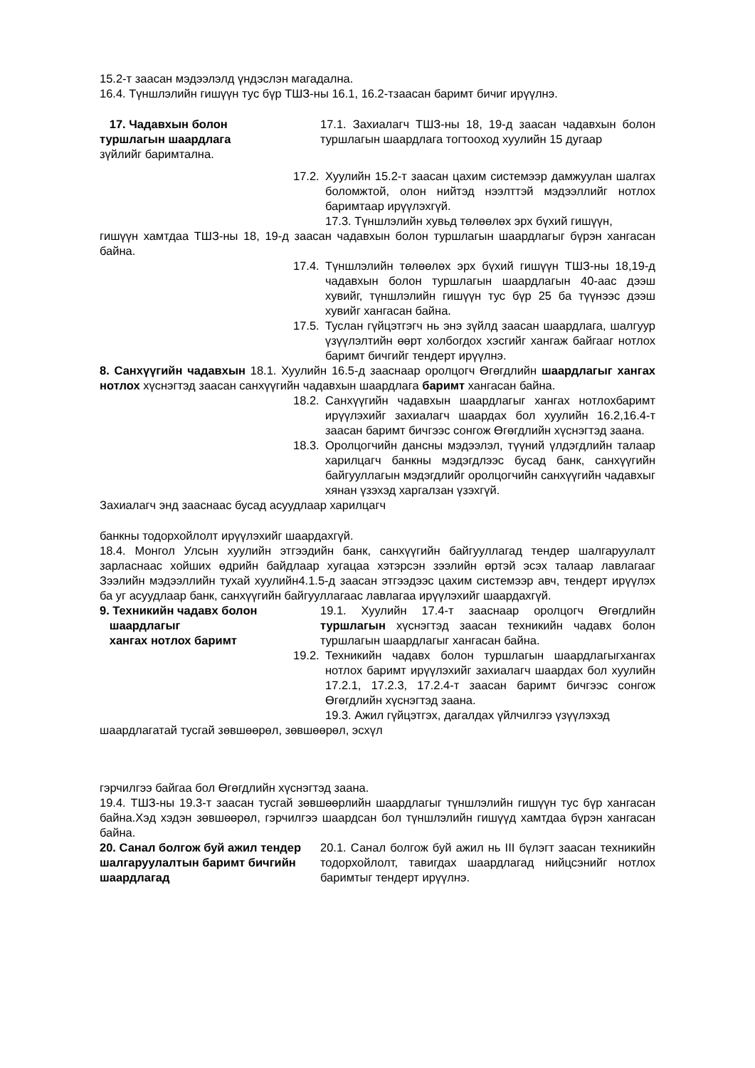15.2-т заасан мэдээлэлд үндэслэн магадална.
16.4. Түншлэлийн гишүүн тус бүр ТШЗ-ны 16.1, 16.2-тзаасан баримт бичиг ирүүлнэ.
17. Чадавхын болон
туршлагын шаардлага
17.1. Захиалагч ТШЗ-ны 18, 19-д заасан чадавхын болон туршлагын шаардлага тогтооход хуулийн 15 дугаар
зүйлийг баримтална.
17.2.
Хуулийн 15.2-т заасан цахим системээр дамжуулан шалгах боломжтой, олон нийтэд нээлттэй мэдээллийг нотлох баримтаар ирүүлэхгүй.
17.3. Түншлэлийн хувьд төлөөлөх эрх бүхий гишүүн,
гишүүн хамтдаа ТШЗ-ны 18, 19-д заасан чадавхын болон туршлагын шаардлагыг бүрэн хангасан байна.
17.4.
Түншлэлийн төлөөлөх эрх бүхий гишүүн ТШЗ-ны 18,19-д чадавхын болон туршлагын шаардлагын 40-аас дээш хувийг, түншлэлийн гишүүн тус бүр 25 ба түүнээс дээш хувийг хангасан байна.
17.5.
Туслан гүйцэтгэгч нь энэ зүйлд заасан шаардлага, шалгуур үзүүлэлтийн өөрт холбогдох хэсгийг хангаж байгааг нотлох баримт бичгийг тендерт ирүүлнэ.
8. Санхүүгийн чадавхын 18.1. Хуулийн 16.5-д зааснаар оролцогч Өгөгдлийн шаардлагыг хангах нотлох хүснэгтэд заасан санхүүгийн чадавхын шаардлага баримт хангасан байна.
18.2.
Санхүүгийн чадавхын шаардлагыг хангах нотлохбаримт ирүүлэхийг захиалагч шаардах бол хуулийн 16.2,16.4-т заасан баримт бичгээс сонгож Өгөгдлийн хүснэгтэд заана.
18.3.
Оролцогчийн дансны мэдээлэл, түүний үлдэгдлийн талаар харилцагч банкны мэдэгдлээс бусад банк, санхүүгийн байгууллагын мэдэгдлийг оролцогчийн санхүүгийн чадавхыг хянан үзэхэд харгалзан үзэхгүй.
Захиалагч энд зааснаас бусад асуудлаар харилцагч
банкны тодорхойлолт ирүүлэхийг шаардахгүй.
18.4. Монгол Улсын хуулийн этгээдийн банк, санхүүгийн байгууллагад тендер шалгаруулалт зарласнаас хойших өдрийн байдлаар хугацаа хэтэрсэн зээлийн өртэй эсэх талаар лавлагааг Зээлийн мэдээллийн тухай хуулийн4.1.5-д заасан этгээдээс цахим системээр авч, тендерт ирүүлэх ба уг асуудлаар банк, санхүүгийн байгууллагаас лавлагаа ирүүлэхийг шаардахгүй.
9. Техникийн чадавх болон
шаардлагыг
хангах нотлох баримт
19.1. Хуулийн 17.4-т зааснаар оролцогч Өгөгдлийн туршлагын хүснэгтэд заасан техникийн чадавх болон туршлагын шаардлагыг хангасан байна.
19.2.
Техникийн чадавх болон туршлагын шаардлагыгхангах нотлох баримт ирүүлэхийг захиалагч шаардах бол хуулийн 17.2.1, 17.2.3, 17.2.4-т заасан баримт бичгээс сонгож Өгөгдлийн хүснэгтэд заана.
19.3. Ажил гүйцэтгэх, дагалдах үйлчилгээ үзүүлэхэд
шаардлагатай тусгай зөвшөөрөл, зөвшөөрөл, эсхүл
гэрчилгээ байгаа бол Өгөгдлийн хүснэгтэд заана.
19.4. ТШЗ-ны 19.3-т заасан тусгай зөвшөөрлийн шаардлагыг түншлэлийн гишүүн тус бүр хангасан байна.Хэд хэдэн зөвшөөрөл, гэрчилгээ шаардсан бол түншлэлийн гишүүд хамтдаа бүрэн хангасан байна.
20. Санал болгож буй ажил тендер шалгаруулалтын баримт бичгийн шаардлагад
20.1. Санал болгож буй ажил нь III бүлэгт заасан техникийн тодорхойлолт, тавигдах шаардлагад нийцсэнийг нотлох баримтыг тендерт ирүүлнэ.